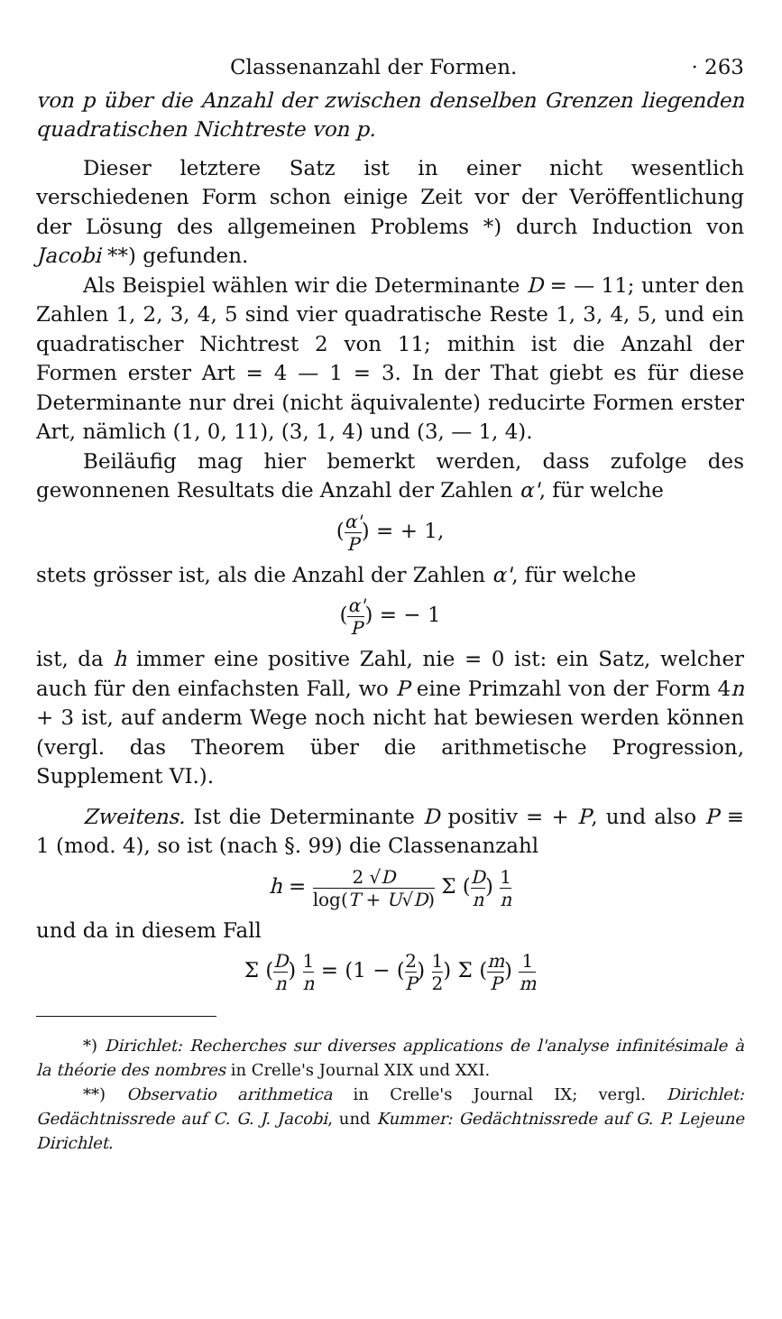Classenanzahl der Formen. · 263
von p über die Anzahl der zwischen denselben Grenzen liegenden quadratischen Nichtreste von p.
Dieser letztere Satz ist in einer nicht wesentlich verschiedenen Form schon einige Zeit vor der Veröffentlichung der Lösung des allgemeinen Problems *) durch Induction von Jacobi **) gefunden.
Als Beispiel wählen wir die Determinante D = — 11; unter den Zahlen 1, 2, 3, 4, 5 sind vier quadratische Reste 1, 3, 4, 5, und ein quadratischer Nichtrest 2 von 11; mithin ist die Anzahl der Formen erster Art = 4 — 1 = 3. In der That giebt es für diese Determinante nur drei (nicht äquivalente) reducirte Formen erster Art, nämlich (1, 0, 11), (3, 1, 4) und (3, — 1, 4).
Beiläufig mag hier bemerkt werden, dass zufolge des gewonnenen Resultats die Anzahl der Zahlen α', für welche
(α' P) = + 1,
stets grösser ist, als die Anzahl der Zahlen α', für welche
(α' P) = − 1
ist, da h immer eine positive Zahl, nie = 0 ist: ein Satz, welcher auch für den einfachsten Fall, wo P eine Primzahl von der Form 4n + 3 ist, auf anderm Wege noch nicht hat bewiesen werden können (vergl. das Theorem über die arithmetische Progression, Supplement VI.).
Zweitens. Ist die Determinante D positiv = + P, und also P ≡ 1 (mod. 4), so ist (nach §. 99) die Classenanzahl
h = 2 √D log(T + U√D) Σ (D n) 1 n
und da in diesem Fall
Σ (D n) 1 n = (1 − (2 P) 1 2) Σ (m P) 1 m
*) Dirichlet: Recherches sur diverses applications de l'analyse infinitésimale à la théorie des nombres in Crelle's Journal XIX und XXI.
**) Observatio arithmetica in Crelle's Journal IX; vergl. Dirichlet: Gedächtnissrede auf C. G. J. Jacobi, und Kummer: Gedächtnissrede auf G. P. Lejeune Dirichlet.